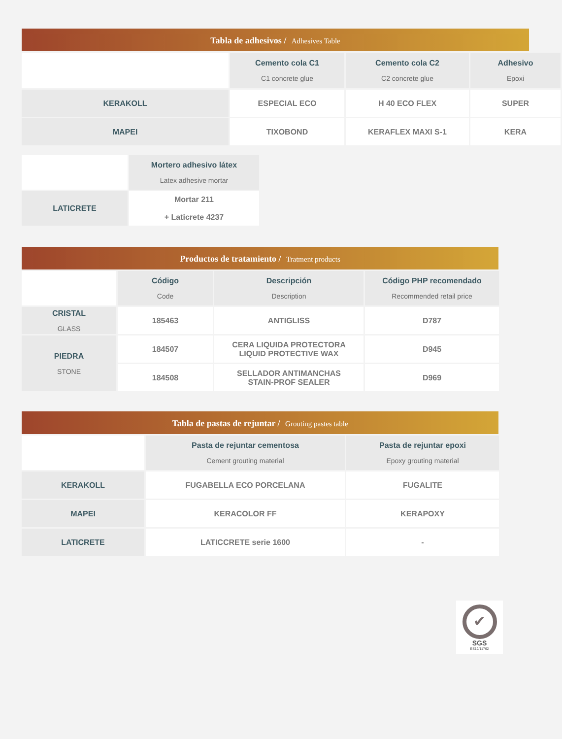Tabla de adhesivos / Adhesives Table
| | Cemento cola C1 C1 concrete glue | Cemento cola C2 C2 concrete glue | Adhesivo Epoxi |
| KERAKOLL | ESPECIAL ECO | H 40 ECO FLEX | SUPER |
| MAPEI | TIXOBOND | KERAFLEX MAXI S-1 | KERA |
| | Mortero adhesivo látex Latex adhesive mortar |
| LATICRETE | Mortar 211 + Laticrete 4237 |
Productos de tratamiento / Tratment products
| | Código Code | Descripción Description | Código PHP recomendado Recommended retail price |
| CRISTAL GLASS | 185463 | ANTIGLISS | D787 |
| PIEDRA STONE | 184507 | CERA LIQUIDA PROTECTORA LIQUID PROTECTIVE WAX | D945 |
| | 184508 | SELLADOR ANTIMANCHAS STAIN-PROF SEALER | D969 |
Tabla de pastas de rejuntar / Grouting pastes table
| | Pasta de rejuntar cementosa Cement grouting material | Pasta de rejuntar epoxi Epoxy grouting material |
| KERAKOLL | FUGABELLA ECO PORCELANA | FUGALITE |
| MAPEI | KERACOLOR FF | KERAPOXY |
| LATICRETE | LATICCRETE serie 1600 | - |
✔
SGS
ES12/11762